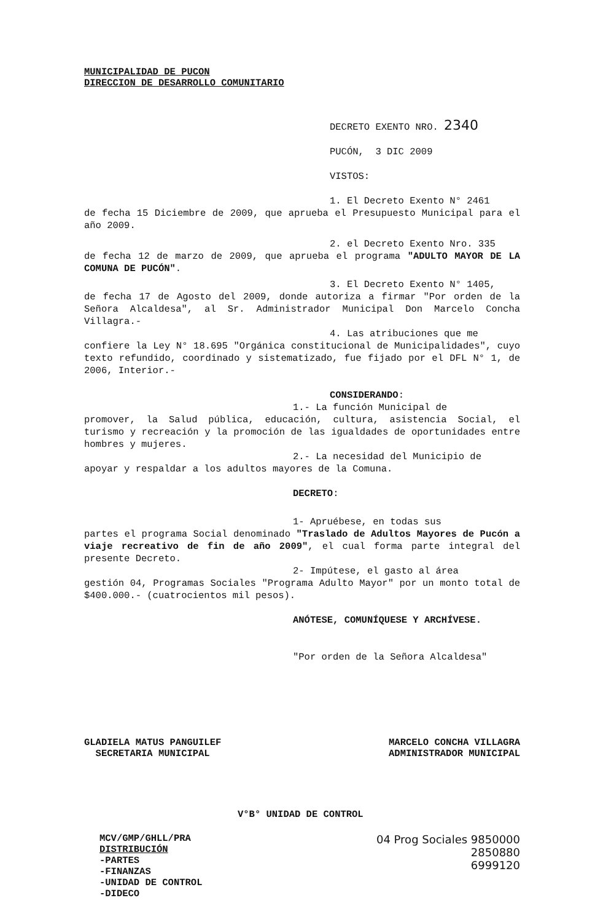MUNICIPALIDAD DE PUCON
DIRECCION DE DESARROLLO COMUNITARIO
DECRETO EXENTO NRO. 2340
PUCÓN, 3 DIC 2009
VISTOS:
1. El Decreto Exento N° 2461
de fecha 15 Diciembre de 2009, que aprueba el Presupuesto Municipal para el año 2009.
2. el Decreto Exento Nro. 335
de fecha 12 de marzo de 2009, que aprueba el programa "ADULTO MAYOR DE LA COMUNA DE PUCÓN".
3. El Decreto Exento N° 1405,
de fecha 17 de Agosto del 2009, donde autoriza a firmar "Por orden de la Señora Alcaldesa", al Sr. Administrador Municipal Don Marcelo Concha Villagra.-
4. Las atribuciones que me
confiere la Ley N° 18.695 "Orgánica constitucional de Municipalidades", cuyo texto refundido, coordinado y sistematizado, fue fijado por el DFL N° 1, de 2006, Interior.-
CONSIDERANDO:
1.- La función Municipal de
promover, la Salud pública, educación, cultura, asistencia Social, el turismo y recreación y la promoción de las igualdades de oportunidades entre hombres y mujeres.
2.- La necesidad del Municipio de
apoyar y respaldar a los adultos mayores de la Comuna.
DECRETO:
1- Apruébese, en todas sus
partes el programa Social denominado "Traslado de Adultos Mayores de Pucón a viaje recreativo de fin de año 2009", el cual forma parte integral del presente Decreto.
2- Impútese, el gasto al área
gestión 04, Programas Sociales "Programa Adulto Mayor" por un monto total de $400.000.- (cuatrocientos mil pesos).
ANÓTESE, COMUNÍQUESE Y ARCHÍVESE.
"Por orden de la Señora Alcaldesa"
GLADIELA MATUS PANGUILEF
SECRETARIA MUNICIPAL
MARCELO CONCHA VILLAGRA
ADMINISTRADOR MUNICIPAL
V°B° UNIDAD DE CONTROL
MCV/GMP/GHLL/PRA
DISTRIBUCIÓN
-PARTES
-FINANZAS
-UNIDAD DE CONTROL
-DIDECO
04 Prog Sociales 9850000
2850880
6999120